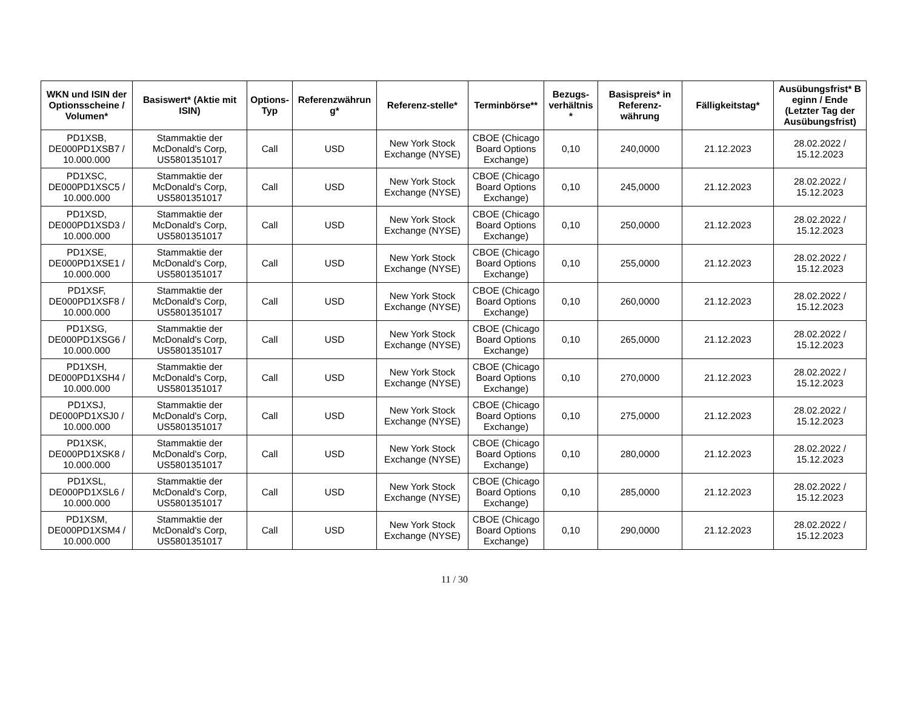| WKN und ISIN der Optionsscheine / Volumen* | Basiswert* (Aktie mit ISIN) | Options-Typ | Referenzwährun g* | Referenz-stelle* | Terminbörse** | Bezugs-verhältnis * | Basispreis* in Referenz-währung | Fälligkeitstag* | Ausübungsfrist* B eginn / Ende (Letzter Tag der Ausübungsfrist) |
| --- | --- | --- | --- | --- | --- | --- | --- | --- | --- |
| PD1XSB, DE000PD1XSB7 / 10.000.000 | Stammaktie der McDonald's Corp, US5801351017 | Call | USD | New York Stock Exchange (NYSE) | CBOE (Chicago Board Options Exchange) | 0,10 | 240,0000 | 21.12.2023 | 28.02.2022 / 15.12.2023 |
| PD1XSC, DE000PD1XSC5 / 10.000.000 | Stammaktie der McDonald's Corp, US5801351017 | Call | USD | New York Stock Exchange (NYSE) | CBOE (Chicago Board Options Exchange) | 0,10 | 245,0000 | 21.12.2023 | 28.02.2022 / 15.12.2023 |
| PD1XSD, DE000PD1XSD3 / 10.000.000 | Stammaktie der McDonald's Corp, US5801351017 | Call | USD | New York Stock Exchange (NYSE) | CBOE (Chicago Board Options Exchange) | 0,10 | 250,0000 | 21.12.2023 | 28.02.2022 / 15.12.2023 |
| PD1XSE, DE000PD1XSE1 / 10.000.000 | Stammaktie der McDonald's Corp, US5801351017 | Call | USD | New York Stock Exchange (NYSE) | CBOE (Chicago Board Options Exchange) | 0,10 | 255,0000 | 21.12.2023 | 28.02.2022 / 15.12.2023 |
| PD1XSF, DE000PD1XSF8 / 10.000.000 | Stammaktie der McDonald's Corp, US5801351017 | Call | USD | New York Stock Exchange (NYSE) | CBOE (Chicago Board Options Exchange) | 0,10 | 260,0000 | 21.12.2023 | 28.02.2022 / 15.12.2023 |
| PD1XSG, DE000PD1XSG6 / 10.000.000 | Stammaktie der McDonald's Corp, US5801351017 | Call | USD | New York Stock Exchange (NYSE) | CBOE (Chicago Board Options Exchange) | 0,10 | 265,0000 | 21.12.2023 | 28.02.2022 / 15.12.2023 |
| PD1XSH, DE000PD1XSH4 / 10.000.000 | Stammaktie der McDonald's Corp, US5801351017 | Call | USD | New York Stock Exchange (NYSE) | CBOE (Chicago Board Options Exchange) | 0,10 | 270,0000 | 21.12.2023 | 28.02.2022 / 15.12.2023 |
| PD1XSJ, DE000PD1XSJ0 / 10.000.000 | Stammaktie der McDonald's Corp, US5801351017 | Call | USD | New York Stock Exchange (NYSE) | CBOE (Chicago Board Options Exchange) | 0,10 | 275,0000 | 21.12.2023 | 28.02.2022 / 15.12.2023 |
| PD1XSK, DE000PD1XSK8 / 10.000.000 | Stammaktie der McDonald's Corp, US5801351017 | Call | USD | New York Stock Exchange (NYSE) | CBOE (Chicago Board Options Exchange) | 0,10 | 280,0000 | 21.12.2023 | 28.02.2022 / 15.12.2023 |
| PD1XSL, DE000PD1XSL6 / 10.000.000 | Stammaktie der McDonald's Corp, US5801351017 | Call | USD | New York Stock Exchange (NYSE) | CBOE (Chicago Board Options Exchange) | 0,10 | 285,0000 | 21.12.2023 | 28.02.2022 / 15.12.2023 |
| PD1XSM, DE000PD1XSM4 / 10.000.000 | Stammaktie der McDonald's Corp, US5801351017 | Call | USD | New York Stock Exchange (NYSE) | CBOE (Chicago Board Options Exchange) | 0,10 | 290,0000 | 21.12.2023 | 28.02.2022 / 15.12.2023 |
11 / 30